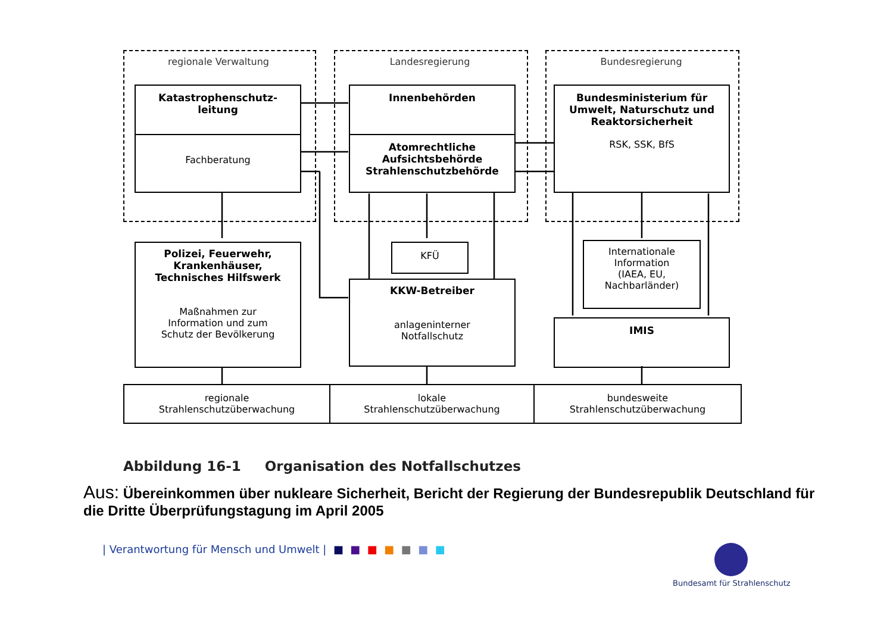regionale Verwaltung Landesregierung Bundesregierung
Katastrophenschutz-
leitung
Fachberatung
Innenbehörden
Atomrechtliche
Aufsichtsbehörde
Strahlenschutzbehörde
Bundesministerium für
Umwelt, Naturschutz und
Reaktorsicherheit
RSK, SSK, BfS
Polizei, Feuerwehr,
Krankenhäuser,
Technisches Hilfswerk
Maßnahmen zur
Information und zum
Schutz der Bevölkerung
KFÜ
KKW-Betreiber
anlageninterner
Notfallschutz
Internationale
Information
(IAEA, EU,
Nachbarländer)
IMIS
regionale
Strahlenschutzüberwachung
lokale
Strahlenschutzüberwachung
bundesweite
Strahlenschutzüberwachung
Abbildung 16-1 Organisation des Notfallschutzes
Aus: Übereinkommen über nukleare Sicherheit, Bericht der Regierung der Bundesrepublik Deutschland für die Dritte Überprüfungstagung im April 2005
| Verantwortung für Mensch und Umwelt | ■ ■ ■ ■ ■ ■ ■
Bundesamt für Strahlenschutz